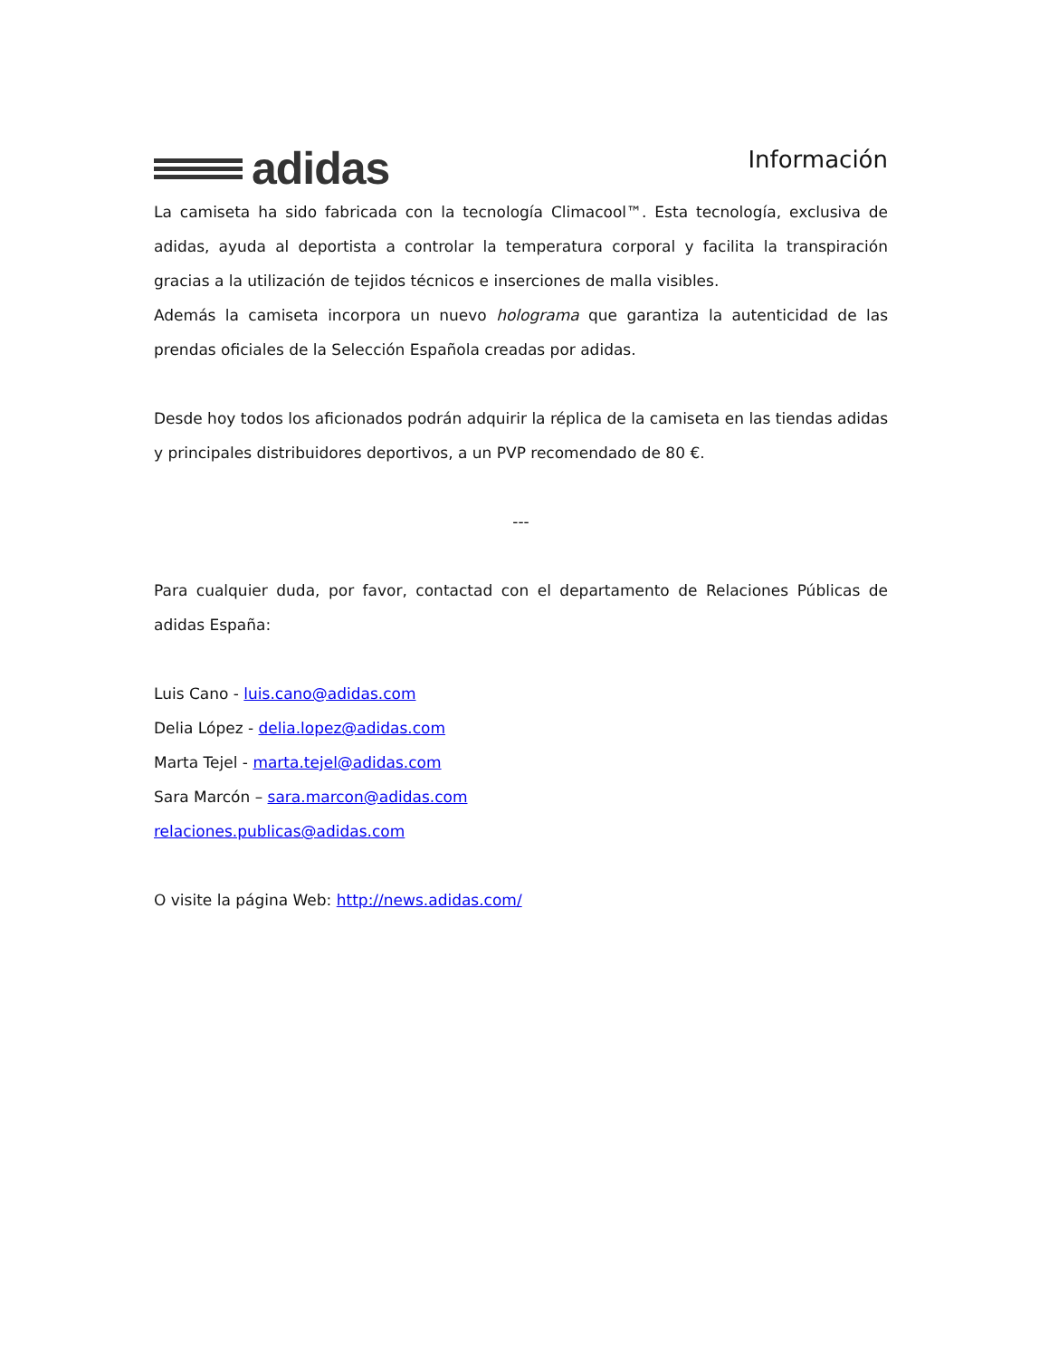adidas
Información
La camiseta ha sido fabricada con la tecnología Climacool™. Esta tecnología, exclusiva de adidas, ayuda al deportista a controlar la temperatura corporal y facilita la transpiración gracias a la utilización de tejidos técnicos e inserciones de malla visibles.
Además la camiseta incorpora un nuevo holograma que garantiza la autenticidad de las prendas oficiales de la Selección Española creadas por adidas.
Desde hoy todos los aficionados podrán adquirir la réplica de la camiseta en las tiendas adidas y principales distribuidores deportivos, a un PVP recomendado de 80 €.
---
Para cualquier duda, por favor, contactad con el departamento de Relaciones Públicas de adidas España:
Luis Cano - luis.cano@adidas.com
Delia López - delia.lopez@adidas.com
Marta Tejel - marta.tejel@adidas.com
Sara Marcón – sara.marcon@adidas.com
relaciones.publicas@adidas.com
O visite la página Web: http://news.adidas.com/